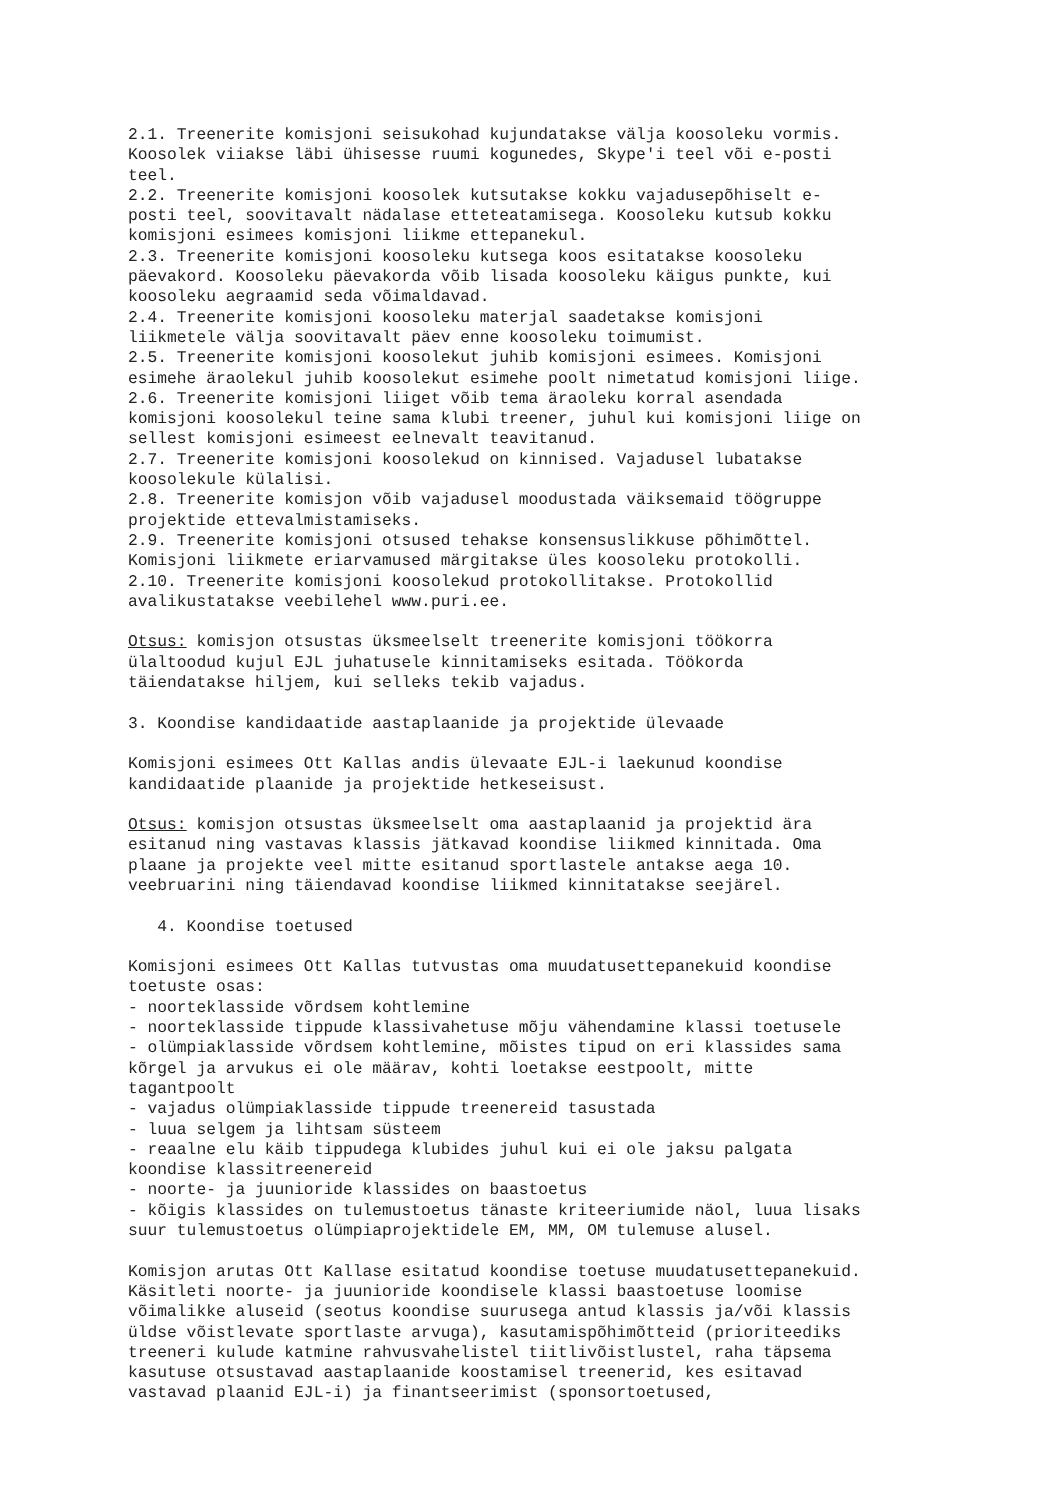2.1. Treenerite komisjoni seisukohad kujundatakse välja koosoleku vormis. Koosolek viiakse läbi ühisesse ruumi kogunedes, Skype'i teel või e-posti teel. 2.2. Treenerite komisjoni koosolek kutsutakse kokku vajadusepõhiselt e- posti teel, soovitavalt nädalase etteteatamisega. Koosoleku kutsub kokku komisjoni esimees komisjoni liikme ettepanekul. 2.3. Treenerite komisjoni koosoleku kutsega koos esitatakse koosoleku päevakord. Koosoleku päevakorda võib lisada koosoleku käigus punkte, kui koosoleku aegraamid seda võimaldavad. 2.4. Treenerite komisjoni koosoleku materjal saadetakse komisjoni liikmetele välja soovitavalt päev enne koosoleku toimumist. 2.5. Treenerite komisjoni koosolekut juhib komisjoni esimees. Komisjoni esimehe äraolekul juhib koosolekut esimehe poolt nimetatud komisjoni liige. 2.6. Treenerite komisjoni liiget võib tema äraoleku korral asendada komisjoni koosolekul teine sama klubi treener, juhul kui komisjoni liige on sellest komisjoni esimeest eelnevalt teavitanud. 2.7. Treenerite komisjoni koosolekud on kinnised. Vajadusel lubatakse koosolekule külalisi. 2.8. Treenerite komisjon võib vajadusel moodustada väiksemaid töögruppe projektide ettevalmistamiseks. 2.9. Treenerite komisjoni otsused tehakse konsensuslikkuse põhimõttel. Komisjoni liikmete eriarvamused märgitakse üles koosoleku protokolli. 2.10. Treenerite komisjoni koosolekud protokollitakse. Protokollid avalikustatakse veebilehel www.puri.ee. Otsus: komisjon otsustas üksmeelselt treenerite komisjoni töökorra ülaltoodud kujul EJL juhatusele kinnitamiseks esitada. Töökorda täiendatakse hiljem, kui selleks tekib vajadus. 3. Koondise kandidaatide aastaplaanide ja projektide ülevaade Komisjoni esimees Ott Kallas andis ülevaate EJL-i laekunud koondise kandidaatide plaanide ja projektide hetkeseisust. Otsus: komisjon otsustas üksmeelselt oma aastaplaanid ja projektid ära esitanud ning vastavas klassis jätkavad koondise liikmed kinnitada. Oma plaane ja projekte veel mitte esitanud sportlastele antakse aega 10. veebruarini ning täiendavad koondise liikmed kinnitatakse seejärel. 4. Koondise toetused Komisjoni esimees Ott Kallas tutvustas oma muudatusettepanekuid koondise toetuste osas: - noorteklasside võrdsem kohtlemine - noorteklasside tippude klassivahetuse mõju vähendamine klassi toetusele - olümpiaklasside võrdsem kohtlemine, mõistes tipud on eri klassides sama kõrgel ja arvukus ei ole määrav, kohti loetakse eestpoolt, mitte tagantpoolt - vajadus olümpiaklasside tippude treenereid tasustada - luua selgem ja lihtsam süsteem - reaalne elu käib tippudega klubides juhul kui ei ole jaksu palgata koondise klassitreenereid - noorte- ja juunioride klassides on baastoetus - kõigis klassides on tulemustoetus tänaste kriteeriumide näol, luua lisaks suur tulemustoetus olümpiaprojektidele EM, MM, OM tulemuse alusel. Komisjon arutas Ott Kallase esitatud koondise toetuse muudatusettepanekuid. Käsitleti noorte- ja juunioride koondisele klassi baastoetuse loomise võimalikke aluseid (seotus koondise suurusega antud klassis ja/või klassis üldse võistlevate sportlaste arvuga), kasutamispõhimõtteid (prioriteediks treeneri kulude katmine rahvusvahelistel tiitlivõistlustel, raha täpsema kasutuse otsustavad aastaplaanide koostamisel treenerid, kes esitavad vastavad plaanid EJL-i) ja finantseerimist (sponsortoetused,